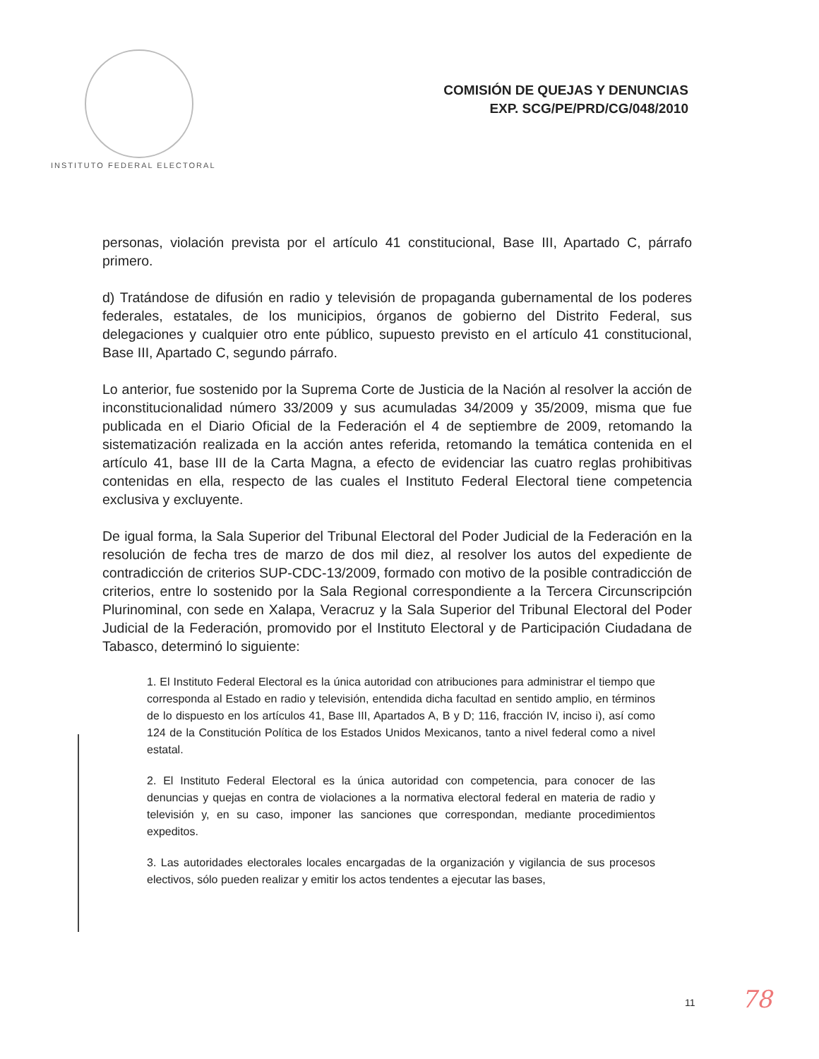INSTITUTO FEDERAL ELECTORAL
COMISIÓN DE QUEJAS Y DENUNCIAS
EXP. SCG/PE/PRD/CG/048/2010
personas, violación prevista por el artículo 41 constitucional, Base III, Apartado C, párrafo primero.
d) Tratándose de difusión en radio y televisión de propaganda gubernamental de los poderes federales, estatales, de los municipios, órganos de gobierno del Distrito Federal, sus delegaciones y cualquier otro ente público, supuesto previsto en el artículo 41 constitucional, Base III, Apartado C, segundo párrafo.
Lo anterior, fue sostenido por la Suprema Corte de Justicia de la Nación al resolver la acción de inconstitucionalidad número 33/2009 y sus acumuladas 34/2009 y 35/2009, misma que fue publicada en el Diario Oficial de la Federación el 4 de septiembre de 2009, retomando la sistematización realizada en la acción antes referida, retomando la temática contenida en el artículo 41, base III de la Carta Magna, a efecto de evidenciar las cuatro reglas prohibitivas contenidas en ella, respecto de las cuales el Instituto Federal Electoral tiene competencia exclusiva y excluyente.
De igual forma, la Sala Superior del Tribunal Electoral del Poder Judicial de la Federación en la resolución de fecha tres de marzo de dos mil diez, al resolver los autos del expediente de contradicción de criterios SUP-CDC-13/2009, formado con motivo de la posible contradicción de criterios, entre lo sostenido por la Sala Regional correspondiente a la Tercera Circunscripción Plurinominal, con sede en Xalapa, Veracruz y la Sala Superior del Tribunal Electoral del Poder Judicial de la Federación, promovido por el Instituto Electoral y de Participación Ciudadana de Tabasco, determinó lo siguiente:
1. El Instituto Federal Electoral es la única autoridad con atribuciones para administrar el tiempo que corresponda al Estado en radio y televisión, entendida dicha facultad en sentido amplio, en términos de lo dispuesto en los artículos 41, Base III, Apartados A, B y D; 116, fracción IV, inciso i), así como 124 de la Constitución Política de los Estados Unidos Mexicanos, tanto a nivel federal como a nivel estatal.
2. El Instituto Federal Electoral es la única autoridad con competencia, para conocer de las denuncias y quejas en contra de violaciones a la normativa electoral federal en materia de radio y televisión y, en su caso, imponer las sanciones que correspondan, mediante procedimientos expeditos.
3. Las autoridades electorales locales encargadas de la organización y vigilancia de sus procesos electivos, sólo pueden realizar y emitir los actos tendentes a ejecutar las bases,
11 78